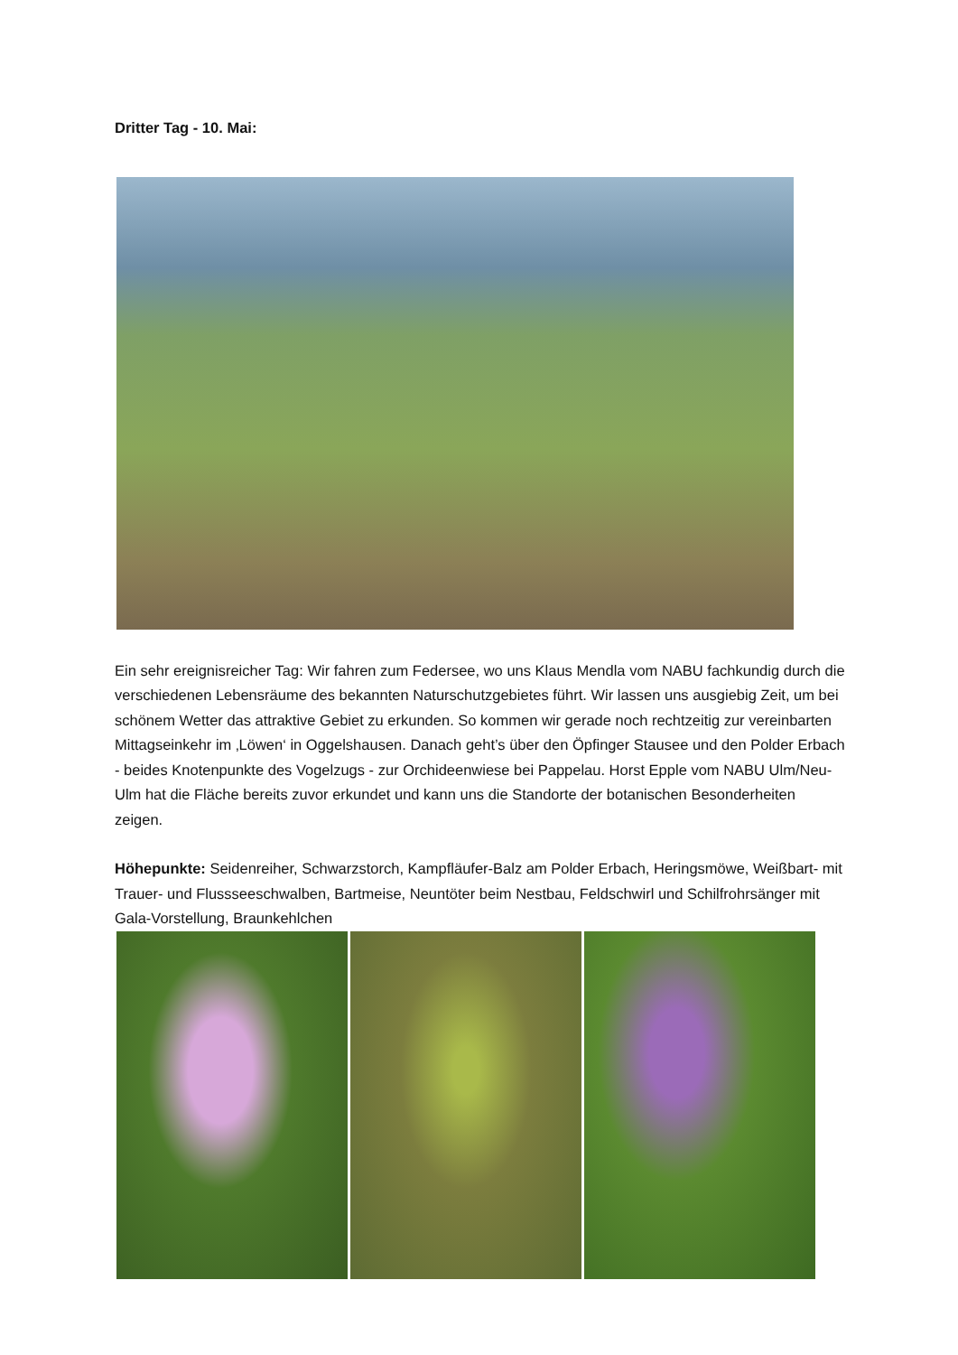Dritter Tag - 10. Mai:
Ein sehr ereignisreicher Tag: Wir fahren zum Federsee, wo uns Klaus Mendla vom NABU fachkundig durch die verschiedenen Lebensräume des bekannten Naturschutzgebietes führt. Wir lassen uns ausgiebig Zeit, um bei schönem Wetter das attraktive Gebiet zu erkunden. So kommen wir gerade noch rechtzeitig zur vereinbarten Mittagseinkehr im ‚Löwen‘ in Oggelshausen. Danach geht’s über den Öpfinger Stausee und den Polder Erbach - beides Knotenpunkte des Vogelzugs - zur Orchideenwiese bei Pappelau. Horst Epple vom NABU Ulm/Neu-Ulm hat die Fläche bereits zuvor erkundet und kann uns die Standorte der botanischen Besonderheiten zeigen.
Höhepunkte: Seidenreiher, Schwarzstorch, Kampfläufer-Balz am Polder Erbach, Heringsmöwe, Weißbart- mit Trauer- und Flussseeschwalben, Bartmeise, Neuntöter beim Nestbau, Feldschwirl und Schilfrohrsänger mit Gala-Vorstellung, Braunkehlchen